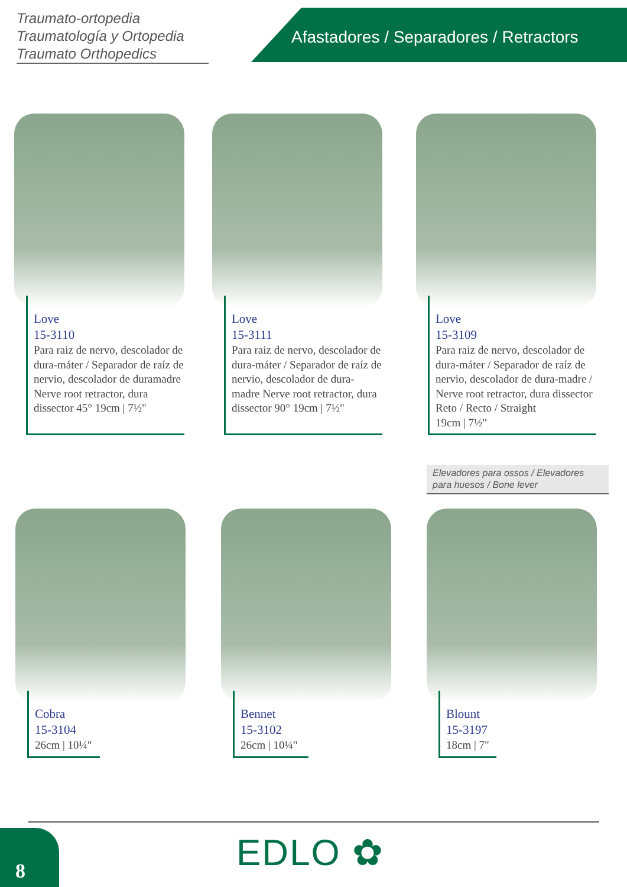Traumato-ortopedia
Traumatología y Ortopedia
Traumato Orthopedics
Afastadores / Separadores / Retractors
Love
15-3110
Para raiz de nervo, descolador de dura-máter / Separador de raíz de nervio, descolador de duramadre Nerve root retractor, dura dissector 45° 19cm | 7½"
Love
15-3111
Para raiz de nervo, descolador de dura-máter / Separador de raíz de nervio, descolador de dura-madre Nerve root retractor, dura dissector 90° 19cm | 7½"
Love
15-3109
Para raiz de nervo, descolador de dura-máter / Separador de raíz de nervio, descolador de dura-madre / Nerve root retractor, dura dissector
Reto / Recto / Straight
19cm | 7½"
Elevadores para ossos / Elevadores para huesos / Bone lever
Cobra
15-3104
26cm | 10¼"
Bennet
15-3102
26cm | 10¼"
Blount
15-3197
18cm | 7"
8 EDLO ✿